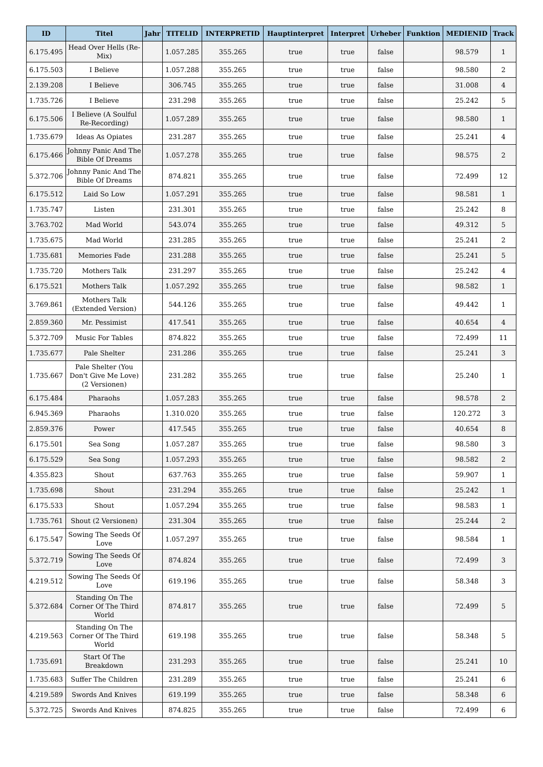| ID | Titel | Jahr | TITELID | INTERPRETID | Hauptinterpret | Interpret | Urheber | Funktion | MEDIENID | Track |
| --- | --- | --- | --- | --- | --- | --- | --- | --- | --- | --- |
| 6.175.495 | Head Over Hells (Re-Mix) | | 1.057.285 | 355.265 | true | true | false | | 98.579 | 1 |
| 6.175.503 | I Believe | | 1.057.288 | 355.265 | true | true | false | | 98.580 | 2 |
| 2.139.208 | I Believe | | 306.745 | 355.265 | true | true | false | | 31.008 | 4 |
| 1.735.726 | I Believe | | 231.298 | 355.265 | true | true | false | | 25.242 | 5 |
| 6.175.506 | I Believe (A Soulful Re-Recording) | | 1.057.289 | 355.265 | true | true | false | | 98.580 | 1 |
| 1.735.679 | Ideas As Opiates | | 231.287 | 355.265 | true | true | false | | 25.241 | 4 |
| 6.175.466 | Johnny Panic And The Bible Of Dreams | | 1.057.278 | 355.265 | true | true | false | | 98.575 | 2 |
| 5.372.706 | Johnny Panic And The Bible Of Dreams | | 874.821 | 355.265 | true | true | false | | 72.499 | 12 |
| 6.175.512 | Laid So Low | | 1.057.291 | 355.265 | true | true | false | | 98.581 | 1 |
| 1.735.747 | Listen | | 231.301 | 355.265 | true | true | false | | 25.242 | 8 |
| 3.763.702 | Mad World | | 543.074 | 355.265 | true | true | false | | 49.312 | 5 |
| 1.735.675 | Mad World | | 231.285 | 355.265 | true | true | false | | 25.241 | 2 |
| 1.735.681 | Memories Fade | | 231.288 | 355.265 | true | true | false | | 25.241 | 5 |
| 1.735.720 | Mothers Talk | | 231.297 | 355.265 | true | true | false | | 25.242 | 4 |
| 6.175.521 | Mothers Talk | | 1.057.292 | 355.265 | true | true | false | | 98.582 | 1 |
| 3.769.861 | Mothers Talk (Extended Version) | | 544.126 | 355.265 | true | true | false | | 49.442 | 1 |
| 2.859.360 | Mr. Pessimist | | 417.541 | 355.265 | true | true | false | | 40.654 | 4 |
| 5.372.709 | Music For Tables | | 874.822 | 355.265 | true | true | false | | 72.499 | 11 |
| 1.735.677 | Pale Shelter | | 231.286 | 355.265 | true | true | false | | 25.241 | 3 |
| 1.735.667 | Pale Shelter (You Don't Give Me Love) (2 Versionen) | | 231.282 | 355.265 | true | true | false | | 25.240 | 1 |
| 6.175.484 | Pharaohs | | 1.057.283 | 355.265 | true | true | false | | 98.578 | 2 |
| 6.945.369 | Pharaohs | | 1.310.020 | 355.265 | true | true | false | | 120.272 | 3 |
| 2.859.376 | Power | | 417.545 | 355.265 | true | true | false | | 40.654 | 8 |
| 6.175.501 | Sea Song | | 1.057.287 | 355.265 | true | true | false | | 98.580 | 3 |
| 6.175.529 | Sea Song | | 1.057.293 | 355.265 | true | true | false | | 98.582 | 2 |
| 4.355.823 | Shout | | 637.763 | 355.265 | true | true | false | | 59.907 | 1 |
| 1.735.698 | Shout | | 231.294 | 355.265 | true | true | false | | 25.242 | 1 |
| 6.175.533 | Shout | | 1.057.294 | 355.265 | true | true | false | | 98.583 | 1 |
| 1.735.761 | Shout (2 Versionen) | | 231.304 | 355.265 | true | true | false | | 25.244 | 2 |
| 6.175.547 | Sowing The Seeds Of Love | | 1.057.297 | 355.265 | true | true | false | | 98.584 | 1 |
| 5.372.719 | Sowing The Seeds Of Love | | 874.824 | 355.265 | true | true | false | | 72.499 | 3 |
| 4.219.512 | Sowing The Seeds Of Love | | 619.196 | 355.265 | true | true | false | | 58.348 | 3 |
| 5.372.684 | Standing On The Corner Of The Third World | | 874.817 | 355.265 | true | true | false | | 72.499 | 5 |
| 4.219.563 | Standing On The Corner Of The Third World | | 619.198 | 355.265 | true | true | false | | 58.348 | 5 |
| 1.735.691 | Start Of The Breakdown | | 231.293 | 355.265 | true | true | false | | 25.241 | 10 |
| 1.735.683 | Suffer The Children | | 231.289 | 355.265 | true | true | false | | 25.241 | 6 |
| 4.219.589 | Swords And Knives | | 619.199 | 355.265 | true | true | false | | 58.348 | 6 |
| 5.372.725 | Swords And Knives | | 874.825 | 355.265 | true | true | false | | 72.499 | 6 |